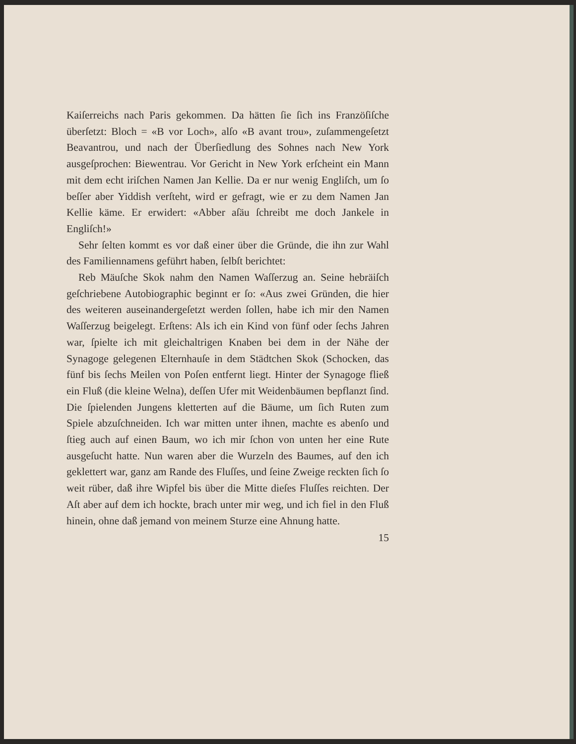Kaiſerreichs nach Paris gekommen. Da hätten ſie ſich ins Franzöſiſche überſetzt: Bloch = «B vor Loch», alſo «B avant trou», zuſammengeſetzt Beavantrou, und nach der Überſiedlung des Sohnes nach New York ausgeſprochen: Biewentrau. Vor Gericht in New York erſcheint ein Mann mit dem echt iriſchen Namen Jan Kellie. Da er nur wenig Engliſch, um ſo beſſer aber Yiddish verſteht, wird er gefragt, wie er zu dem Namen Jan Kellie käme. Er erwidert: «Abber aſäu ſchreibt me doch Jankele in Engliſch!»
Sehr ſelten kommt es vor daß einer über die Gründe, die ihn zur Wahl des Familiennamens geführt haben, ſelbſt berichtet:
Reb Mäuſche Skok nahm den Namen Waſſerzug an. Seine hebräiſch geſchriebene Autobiographic beginnt er ſo: «Aus zwei Gründen, die hier des weiteren auseinandergeſetzt werden ſollen, habe ich mir den Namen Waſſerzug beigelegt. Erſtens: Als ich ein Kind von fünf oder ſechs Jahren war, ſpielte ich mit gleichaltrigen Knaben bei dem in der Nähe der Synagoge gelegenen Elternhauſe in dem Städtchen Skok (Schocken, das fünf bis ſechs Meilen von Poſen entfernt liegt. Hinter der Synagoge fließ ein Fluß (die kleine Welna), deſſen Ufer mit Weidenbäumen bepflanzt ſind. Die ſpielenden Jungens kletterten auf die Bäume, um ſich Ruten zum Spiele abzuſchneiden. Ich war mitten unter ihnen, machte es abenſo und ſtieg auch auf einen Baum, wo ich mir ſchon von unten her eine Rute ausgeſucht hatte. Nun waren aber die Wurzeln des Baumes, auf den ich geklettert war, ganz am Rande des Fluſſes, und ſeine Zweige reckten ſich ſo weit rüber, daß ihre Wipfel bis über die Mitte dieſes Fluſſes reichten. Der Aſt aber auf dem ich hockte, brach unter mir weg, und ich fiel in den Fluß hinein, ohne daß jemand von meinem Sturze eine Ahnung hatte.
15